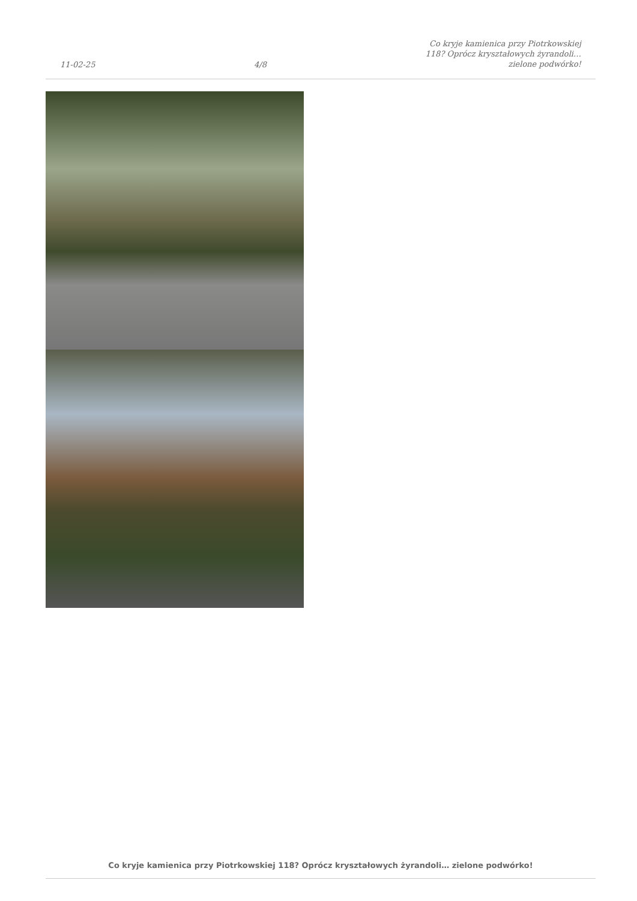11-02-25
4/8
Co kryje kamienica przy Piotrkowskiej
118? Oprócz kryształowych żyrandoli…
zielone podwórko!
Co kryje kamienica przy Piotrkowskiej 118? Oprócz kryształowych żyrandoli… zielone podwórko!